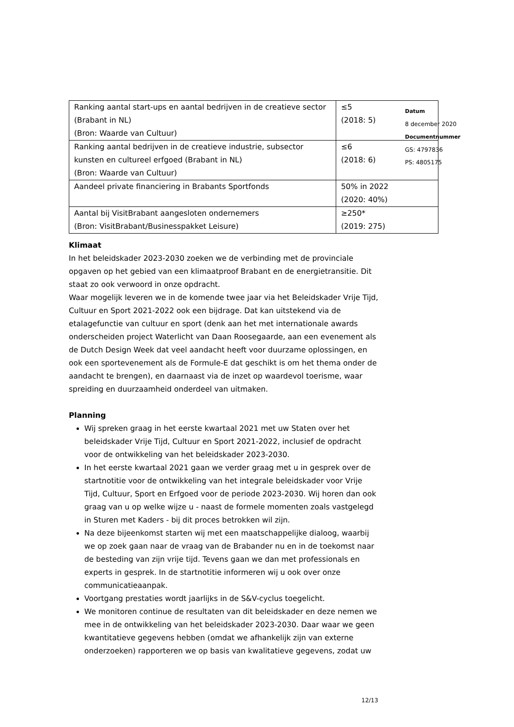| Ranking aantal start-ups en aantal bedrijven in de creatieve sector (Brabant in NL) (Bron: Waarde van Cultuur) | ≤5 (2018: 5) |
| Ranking aantal bedrijven in de creatieve industrie, subsector kunsten en cultureel erfgoed (Brabant in NL) (Bron: Waarde van Cultuur) | ≤6 (2018: 6) |
| Aandeel private financiering in Brabants Sportfonds | 50% in 2022 (2020: 40%) |
| Aantal bij VisitBrabant aangesloten ondernemers (Bron: VisitBrabant/Businesspakket Leisure) | ≥250* (2019: 275) |
Datum
8 december 2020
Documentnummer
GS: 4797836
PS: 4805175
Klimaat
In het beleidskader 2023-2030 zoeken we de verbinding met de provinciale opgaven op het gebied van een klimaatproof Brabant en de energietransitie. Dit staat zo ook verwoord in onze opdracht.
Waar mogelijk leveren we in de komende twee jaar via het Beleidskader Vrije Tijd, Cultuur en Sport 2021-2022 ook een bijdrage. Dat kan uitstekend via de etalagefunctie van cultuur en sport (denk aan het met internationale awards onderscheiden project Waterlicht van Daan Roosegaarde, aan een evenement als de Dutch Design Week dat veel aandacht heeft voor duurzame oplossingen, en ook een sportevenement als de Formule-E dat geschikt is om het thema onder de aandacht te brengen), en daarnaast via de inzet op waardevol toerisme, waar spreiding en duurzaamheid onderdeel van uitmaken.
Planning
Wij spreken graag in het eerste kwartaal 2021 met uw Staten over het beleidskader Vrije Tijd, Cultuur en Sport 2021-2022, inclusief de opdracht voor de ontwikkeling van het beleidskader 2023-2030.
In het eerste kwartaal 2021 gaan we verder graag met u in gesprek over de startnotitie voor de ontwikkeling van het integrale beleidskader voor Vrije Tijd, Cultuur, Sport en Erfgoed voor de periode 2023-2030. Wij horen dan ook graag van u op welke wijze u - naast de formele momenten zoals vastgelegd in Sturen met Kaders - bij dit proces betrokken wil zijn.
Na deze bijeenkomst starten wij met een maatschappelijke dialoog, waarbij we op zoek gaan naar de vraag van de Brabander nu en in de toekomst naar de besteding van zijn vrije tijd. Tevens gaan we dan met professionals en experts in gesprek. In de startnotitie informeren wij u ook over onze communicatieaanpak.
Voortgang prestaties wordt jaarlijks in de S&V-cyclus toegelicht.
We monitoren continue de resultaten van dit beleidskader en deze nemen we mee in de ontwikkeling van het beleidskader 2023-2030. Daar waar we geen kwantitatieve gegevens hebben (omdat we afhankelijk zijn van externe onderzoeken) rapporteren we op basis van kwalitatieve gegevens, zodat uw
12/13